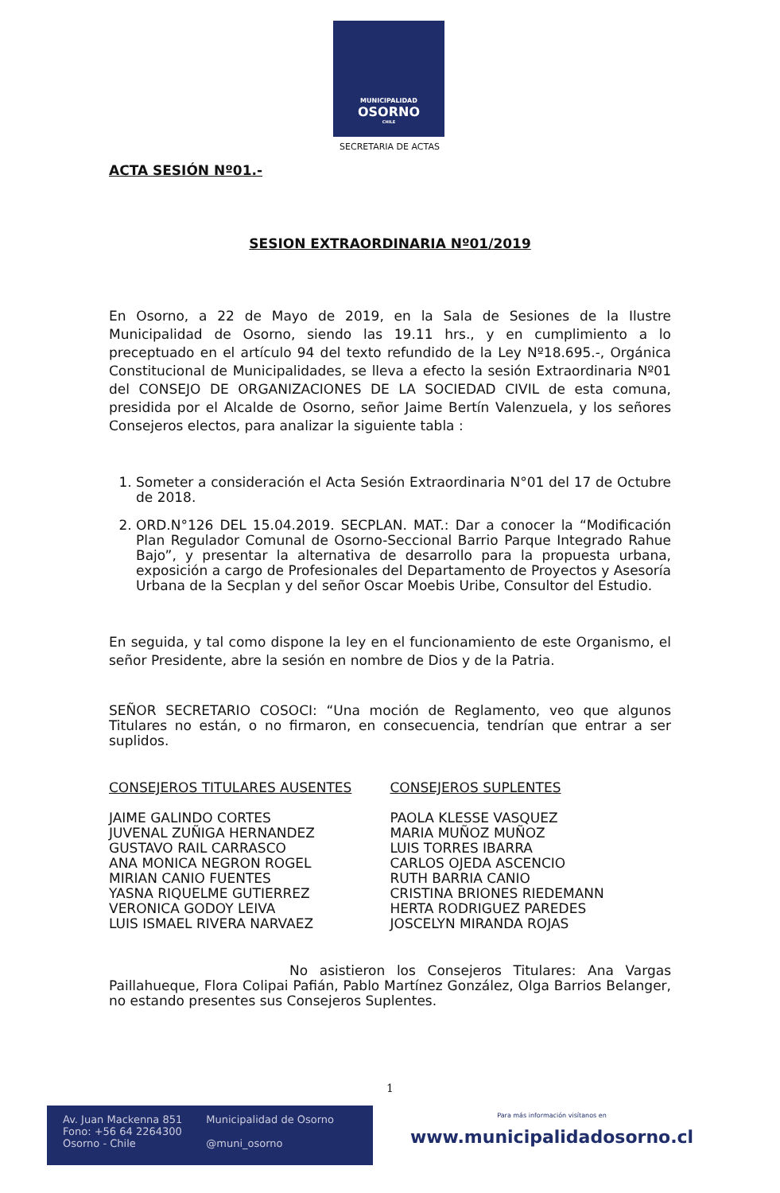MUNICIPALIDAD
OSORNO
CHILE
SECRETARIA DE ACTAS
ACTA SESIÓN Nº01.-
SESION EXTRAORDINARIA Nº01/2019
En Osorno, a 22 de Mayo de 2019, en la Sala de Sesiones de la Ilustre Municipalidad de Osorno, siendo las 19.11 hrs., y en cumplimiento a lo preceptuado en el artículo 94 del texto refundido de la Ley Nº18.695.-, Orgánica Constitucional de Municipalidades, se lleva a efecto la sesión Extraordinaria Nº01 del CONSEJO DE ORGANIZACIONES DE LA SOCIEDAD CIVIL de esta comuna, presidida por el Alcalde de Osorno, señor Jaime Bertín Valenzuela, y los señores Consejeros electos, para analizar la siguiente tabla :
1. Someter a consideración el Acta Sesión Extraordinaria N°01 del 17 de Octubre de 2018.
2. ORD.N°126 DEL 15.04.2019. SECPLAN. MAT.: Dar a conocer la “Modificación Plan Regulador Comunal de Osorno-Seccional Barrio Parque Integrado Rahue Bajo”, y presentar la alternativa de desarrollo para la propuesta urbana, exposición a cargo de Profesionales del Departamento de Proyectos y Asesoría Urbana de la Secplan y del señor Oscar Moebis Uribe, Consultor del Estudio.
En seguida, y tal como dispone la ley en el funcionamiento de este Organismo, el señor Presidente, abre la sesión en nombre de Dios y de la Patria.
SEÑOR SECRETARIO COSOCI: “Una moción de Reglamento, veo que algunos Titulares no están, o no firmaron, en consecuencia, tendrían que entrar a ser suplidos.
CONSEJEROS TITULARES AUSENTES
JAIME GALINDO CORTES
JUVENAL ZUÑIGA HERNANDEZ
GUSTAVO RAIL CARRASCO
ANA MONICA NEGRON ROGEL
MIRIAN CANIO FUENTES
YASNA RIQUELME GUTIERREZ
VERONICA GODOY LEIVA
LUIS ISMAEL RIVERA NARVAEZ
CONSEJEROS SUPLENTES
PAOLA KLESSE VASQUEZ
MARIA MUÑOZ MUÑOZ
LUIS TORRES IBARRA
CARLOS OJEDA ASCENCIO
RUTH BARRIA CANIO
CRISTINA BRIONES RIEDEMANN
HERTA RODRIGUEZ PAREDES
JOSCELYN MIRANDA ROJAS
No asistieron los Consejeros Titulares: Ana Vargas Paillahueque, Flora Colipai Pafián, Pablo Martínez González, Olga Barrios Belanger, no estando presentes sus Consejeros Suplentes.
1
Av. Juan Mackenna 851
Fono: +56 64 2264300
Osorno - Chile
Municipalidad de Osorno
@muni_osorno
Para más información visítanos en
www.municipalidadosorno.cl